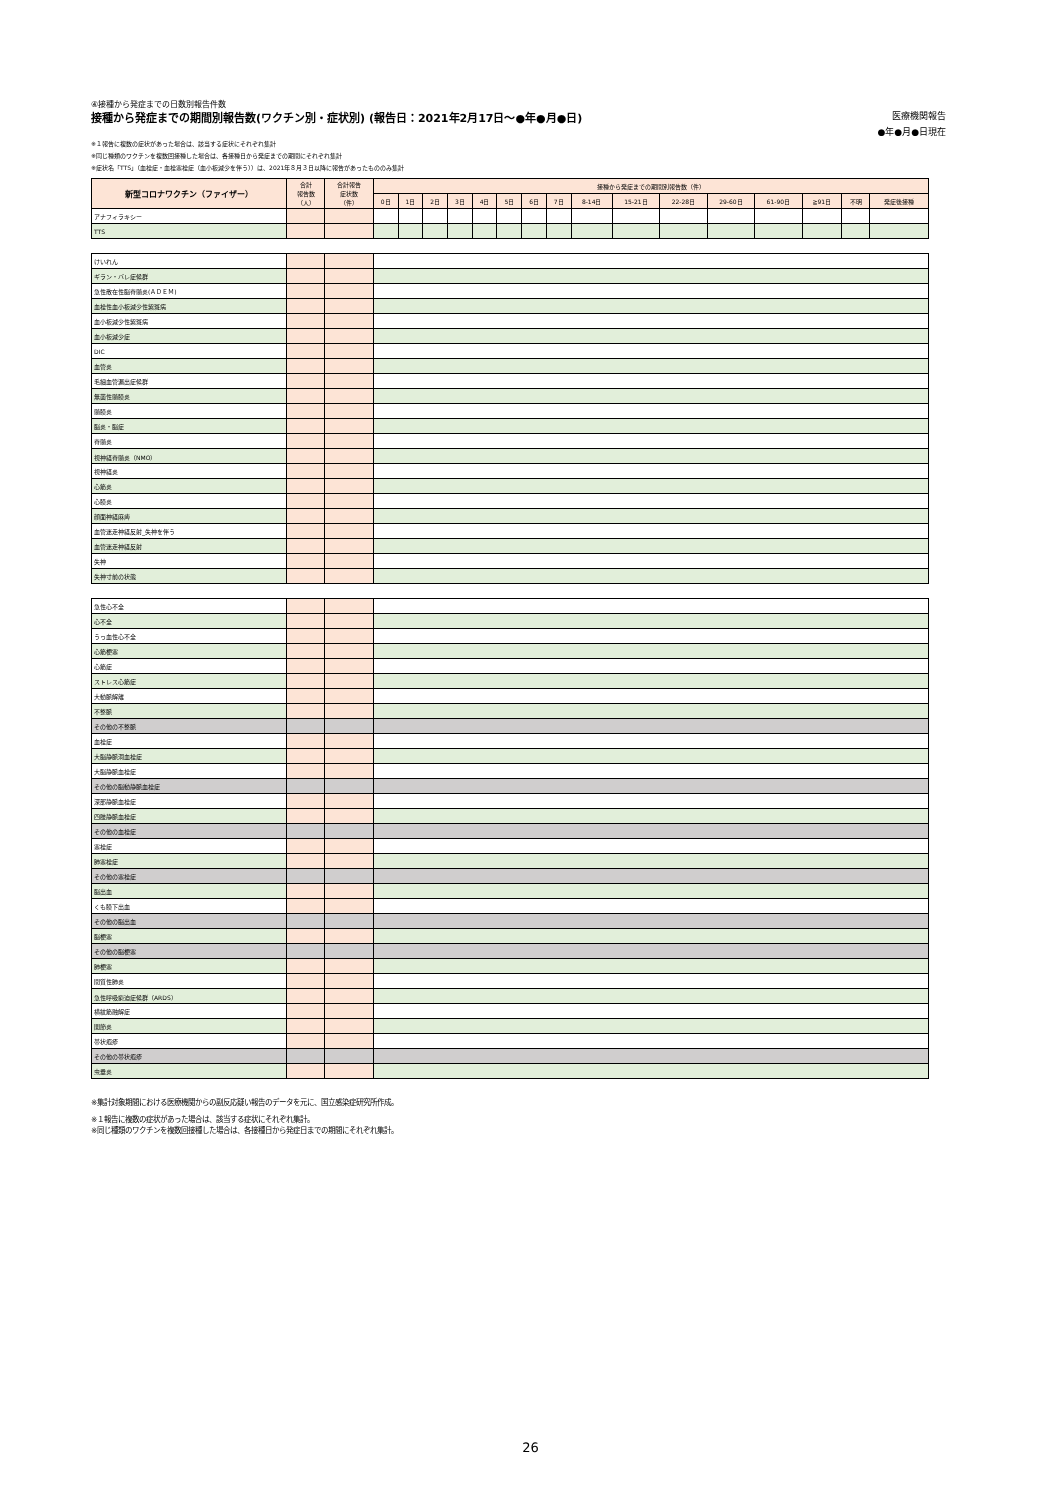④接種から発症までの日数別報告件数
接種から発症までの期間別報告数(ワクチン別・症状別) (報告日：2021年2月17日～●年●月●日) 医療機関報告
●年●月●日現在
※１報告に複数の症状があった場合は、該当する症状にそれぞれ集計
※同じ種類のワクチンを複数回接種した場合は、各接種日から発症までの期間にそれぞれ集計
※症状名「TTS」（血栓症・血栓塞栓症（血小板減少を伴う））は、2021年８月３日以降に報告があったもののみ集計
| 新型コロナワクチン（ファイザー） | 合計 報告数 （人） | 合計報告 症状数 （件） | 接種から発症までの期間別報告数（件） | | | | | | | | | | | | | | | |
| --- | --- | --- | --- | --- | --- | --- | --- | --- | --- | --- | --- | --- | --- | --- | --- | --- | --- | --- |
| | | | 0日 | 1日 | 2日 | 3日 | 4日 | 5日 | 6日 | 7日 | 8-14日 | 15-21日 | 22-28日 | 29-60日 | 61-90日 | ≧91日 | 不明 | 発症後接種 |
| アナフィラキシー | | | | | | | | | | | | | | | | | | |
| TTS | | | | | | | | | | | | | | | | | | |
| けいれん | | | | | | | | | | | | | | | | | | |
| ギラン・バレ症候群 | | | | | | | | | | | | | | | | | | |
| 急性散在性脳脊髄炎(ＡＤＥＭ) | | | | | | | | | | | | | | | | | | |
| 血栓性血小板減少性紫斑病 | | | | | | | | | | | | | | | | | | |
| 血小板減少性紫斑病 | | | | | | | | | | | | | | | | | | |
| 血小板減少症 | | | | | | | | | | | | | | | | | | |
| DIC | | | | | | | | | | | | | | | | | | |
| 血管炎 | | | | | | | | | | | | | | | | | | |
| 毛細血管漏出症候群 | | | | | | | | | | | | | | | | | | |
| 無菌性髄膜炎 | | | | | | | | | | | | | | | | | | |
| 髄膜炎 | | | | | | | | | | | | | | | | | | |
| 脳炎・脳症 | | | | | | | | | | | | | | | | | | |
| 脊髄炎 | | | | | | | | | | | | | | | | | | |
| 視神経脊髄炎（NMO） | | | | | | | | | | | | | | | | | | |
| 視神経炎 | | | | | | | | | | | | | | | | | | |
| 心筋炎 | | | | | | | | | | | | | | | | | | |
| 心膜炎 | | | | | | | | | | | | | | | | | | |
| 顔面神経麻痺 | | | | | | | | | | | | | | | | | | |
| 血管迷走神経反射_失神を伴う | | | | | | | | | | | | | | | | | | |
| 血管迷走神経反射 | | | | | | | | | | | | | | | | | | |
| 失神 | | | | | | | | | | | | | | | | | | |
| 失神寸前の状態 | | | | | | | | | | | | | | | | | | |
| 急性心不全 | | | | | | | | | | | | | | | | | | |
| 心不全 | | | | | | | | | | | | | | | | | | |
| うっ血性心不全 | | | | | | | | | | | | | | | | | | |
| 心筋梗塞 | | | | | | | | | | | | | | | | | | |
| 心筋症 | | | | | | | | | | | | | | | | | | |
| ストレス心筋症 | | | | | | | | | | | | | | | | | | |
| 大動脈解離 | | | | | | | | | | | | | | | | | | |
| 不整脈 | | | | | | | | | | | | | | | | | | |
| その他の不整脈 | | | | | | | | | | | | | | | | | | |
| 血栓症 | | | | | | | | | | | | | | | | | | |
| 大脳静脈洞血栓症 | | | | | | | | | | | | | | | | | | |
| 大脳静脈血栓症 | | | | | | | | | | | | | | | | | | |
| その他の脳動静脈血栓症 | | | | | | | | | | | | | | | | | | |
| 深部静脈血栓症 | | | | | | | | | | | | | | | | | | |
| 四肢静脈血栓症 | | | | | | | | | | | | | | | | | | |
| その他の血栓症 | | | | | | | | | | | | | | | | | | |
| 塞栓症 | | | | | | | | | | | | | | | | | | |
| 肺塞栓症 | | | | | | | | | | | | | | | | | | |
| その他の塞栓症 | | | | | | | | | | | | | | | | | | |
| 脳出血 | | | | | | | | | | | | | | | | | | |
| くも膜下出血 | | | | | | | | | | | | | | | | | | |
| その他の脳出血 | | | | | | | | | | | | | | | | | | |
| 脳梗塞 | | | | | | | | | | | | | | | | | | |
| その他の脳梗塞 | | | | | | | | | | | | | | | | | | |
| 肺梗塞 | | | | | | | | | | | | | | | | | | |
| 間質性肺炎 | | | | | | | | | | | | | | | | | | |
| 急性呼吸窮迫症候群（ARDS） | | | | | | | | | | | | | | | | | | |
| 横紋筋融解症 | | | | | | | | | | | | | | | | | | |
| 関節炎 | | | | | | | | | | | | | | | | | | |
| 帯状疱疹 | | | | | | | | | | | | | | | | | | |
| その他の帯状疱疹 | | | | | | | | | | | | | | | | | | |
| 虫垂炎 | | | | | | | | | | | | | | | | | | |
※集計対象期間における医療機関からの副反応疑い報告のデータを元に、国立感染症研究所作成。
※１報告に複数の症状があった場合は、該当する症状にそれぞれ集計。
※同じ種類のワクチンを複数回接種した場合は、各接種日から発症日までの期間にそれぞれ集計。
26